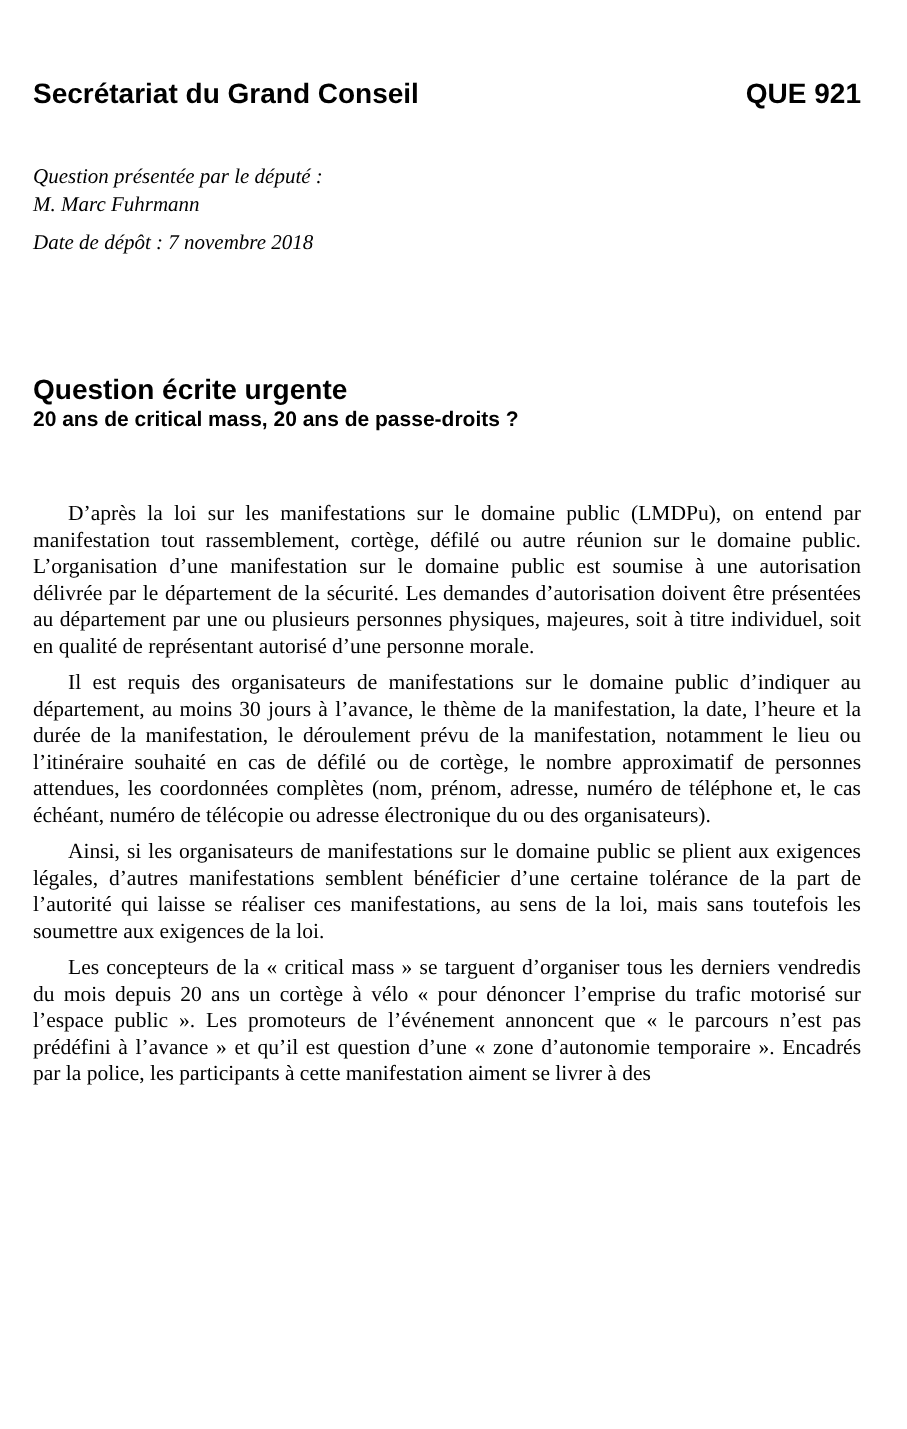Secrétariat du Grand Conseil QUE 921
Question présentée par le député :
M. Marc Fuhrmann
Date de dépôt : 7 novembre 2018
Question écrite urgente
20 ans de critical mass, 20 ans de passe-droits ?
D’après la loi sur les manifestations sur le domaine public (LMDPu), on entend par manifestation tout rassemblement, cortège, défilé ou autre réunion sur le domaine public. L’organisation d’une manifestation sur le domaine public est soumise à une autorisation délivrée par le département de la sécurité. Les demandes d’autorisation doivent être présentées au département par une ou plusieurs personnes physiques, majeures, soit à titre individuel, soit en qualité de représentant autorisé d’une personne morale.
Il est requis des organisateurs de manifestations sur le domaine public d’indiquer au département, au moins 30 jours à l’avance, le thème de la manifestation, la date, l’heure et la durée de la manifestation, le déroulement prévu de la manifestation, notamment le lieu ou l’itinéraire souhaité en cas de défilé ou de cortège, le nombre approximatif de personnes attendues, les coordonnées complètes (nom, prénom, adresse, numéro de téléphone et, le cas échéant, numéro de télécopie ou adresse électronique du ou des organisateurs).
Ainsi, si les organisateurs de manifestations sur le domaine public se plient aux exigences légales, d’autres manifestations semblent bénéficier d’une certaine tolérance de la part de l’autorité qui laisse se réaliser ces manifestations, au sens de la loi, mais sans toutefois les soumettre aux exigences de la loi.
Les concepteurs de la « critical mass » se targuent d’organiser tous les derniers vendredis du mois depuis 20 ans un cortège à vélo « pour dénoncer l’emprise du trafic motorisé sur l’espace public ». Les promoteurs de l’événement annoncent que « le parcours n’est pas prédéfini à l’avance » et qu’il est question d’une « zone d’autonomie temporaire ». Encadrés par la police, les participants à cette manifestation aiment se livrer à des